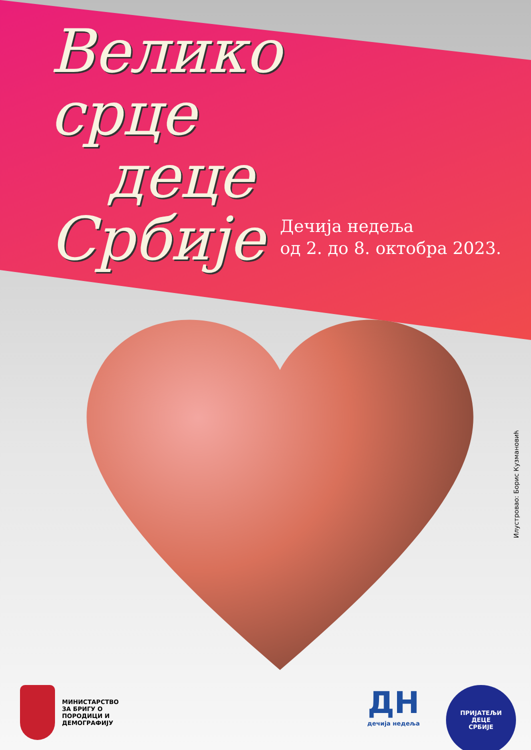Велико
срце
деце
Србије
Дечија недеља
од 2. до 8. октобра 2023.
Илустровао: Борис Кузмановић
МИНИСТАРСТВО
ЗА БРИГУ О
ПОРОДИЦИ И
ДЕМОГРАФИЈУ
ДН
дечија недеља
ПРИЈАТЕЉИ
ДЕЦЕ
СРБИЈЕ